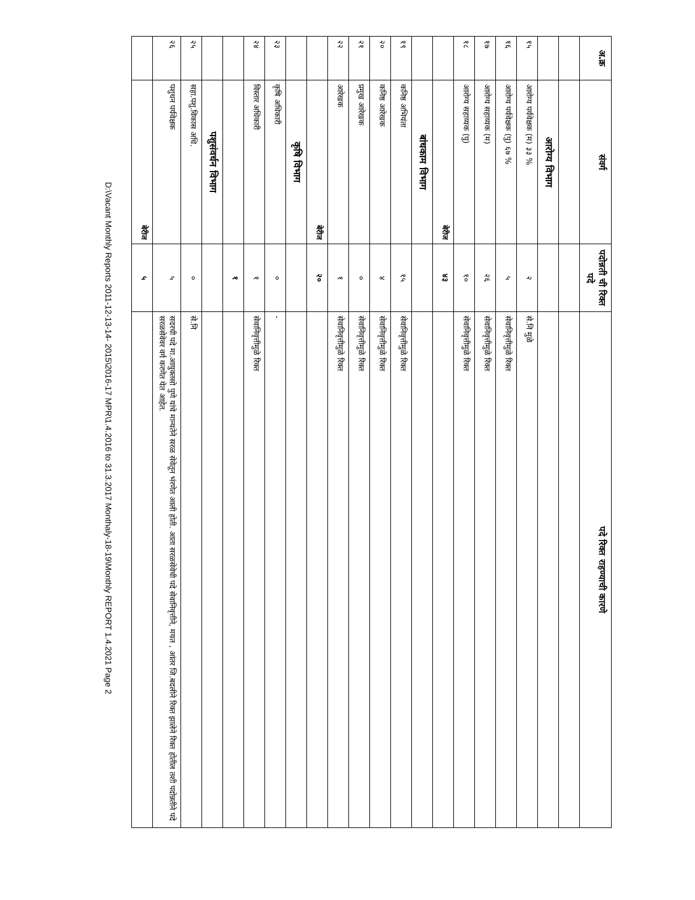| अ.क्र | संवर्ग | पदोन्नती ची रिक्त पदे | पदे रिक्त राहण्याची कारणे |
| --- | --- | --- | --- |
| | आरोग्य विभाग | | |
| १५ | आरोग्य पर्यवेक्षक (म) ३३ % | २ | से.नि मुळे |
| १६ | आरोग्य पर्यवेक्षक (पु) ६७ % | ५ | सेवानिवृत्तीमुळे रिक्त |
| १७ | आरोग्य सहाय्यक (म) | २६ | सेवानिवृत्तीमुळे रिक्त |
| १८ | आरोग्य सहाय्यक (पु) | १० | सेवानिवृत्तीमुळे रिक्त |
| | बेरीज | ४३ | |
| | बांधकाम विभाग | | |
| १९ | कनिष्ठ अभियंता | १५ | सेवानिवृत्तीमुळे रिक्त |
| २० | कनिष्ठ आरेखक | ४ | सेवानिवृत्तीमुळे रिक्त |
| २१ | प्रमुख आरेखक | ० | सेवानिवृत्तीमुळे रिक्त |
| २२ | आरेखक | १ | सेवानिवृत्तीमुळे रिक्त |
| | बेरीज | २० | |
| | कृषि विभाग | | |
| २३ | कृषि अधिकारी | ० | - |
| २४ | विस्तार अधिकारी | १ | सेवानिवृत्तीमुळे रिक्त |
| | | १ | |
| | पशुसंवर्धन विभाग | | |
| २५ | सहा.पशु.विकास अधि. | ० | से.नि |
| २६ | पशुधन पर्यवेक्षक | ५ | सदरची पदे मा.आयुक्तसो पुणे यांचे मान्यतेने सरळ सेवेतून भंरणेत आली होती. आता सरळसेवेची पदे सेवानिवृत्तीने, मयत , आंतर जि.बदलीने रिक्त झालेने रिक्त होतील तशी पदोन्नतीने पदे सरळसेवेवर वर्ग करणेत येत आहेत. |
| | बेरीज | ५ | |
D:\Vacant Monthly Reports 2011-12-13-14- 2015\2016-17 MPR\1.4.2016 to 31.3.2017 Monthaly-18-19\Monthly REPORT 1.4.2021 Page 2